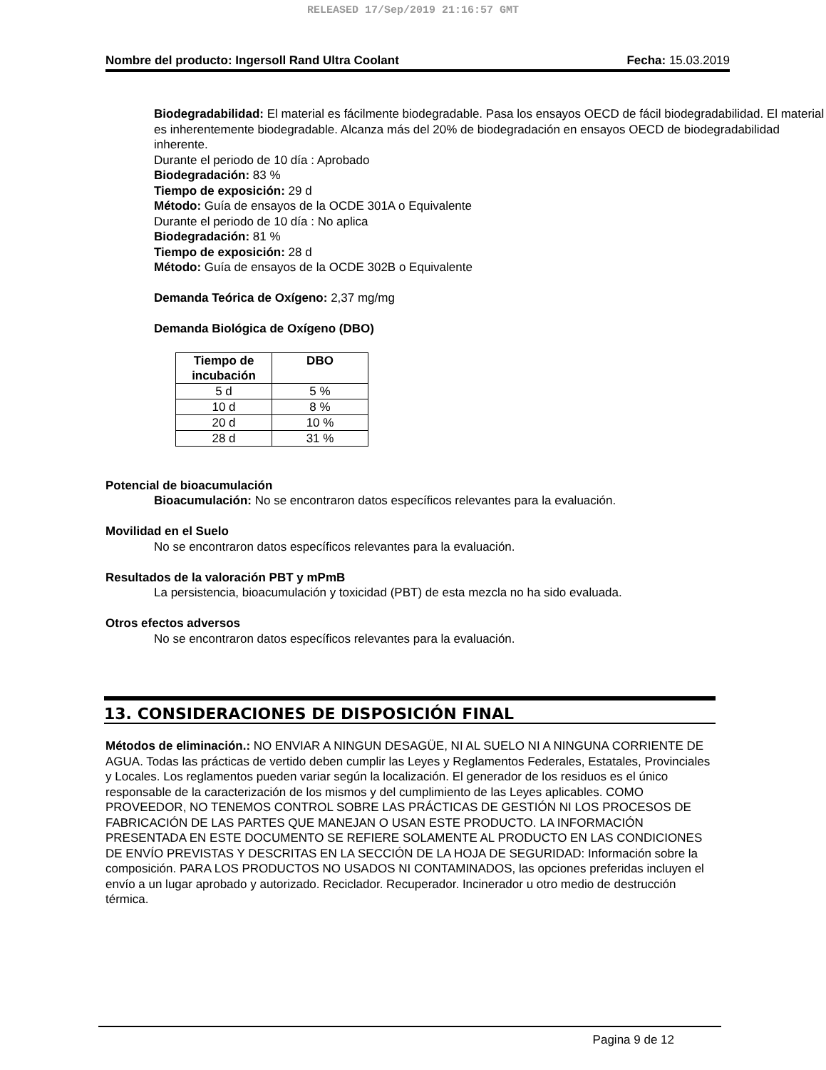RELEASED 17/Sep/2019 21:16:57 GMT
Nombre del producto: Ingersoll Rand Ultra Coolant Fecha: 15.03.2019
Biodegradabilidad: El material es fácilmente biodegradable. Pasa los ensayos OECD de fácil biodegradabilidad. El material es inherentemente biodegradable. Alcanza más del 20% de biodegradación en ensayos OECD de biodegradabilidad inherente.
Durante el periodo de 10 día : Aprobado
Biodegradación: 83 %
Tiempo de exposición: 29 d
Método: Guía de ensayos de la OCDE 301A o Equivalente
Durante el periodo de 10 día : No aplica
Biodegradación: 81 %
Tiempo de exposición: 28 d
Método: Guía de ensayos de la OCDE 302B o Equivalente
Demanda Teórica de Oxígeno: 2,37 mg/mg
Demanda Biológica de Oxígeno (DBO)
| Tiempo de incubación | DBO |
| --- | --- |
| 5 d | 5 % |
| 10 d | 8 % |
| 20 d | 10 % |
| 28 d | 31 % |
Potencial de bioacumulación
Bioacumulación: No se encontraron datos específicos relevantes para la evaluación.
Movilidad en el Suelo
No se encontraron datos específicos relevantes para la evaluación.
Resultados de la valoración PBT y mPmB
La persistencia, bioacumulación y toxicidad (PBT) de esta mezcla no ha sido evaluada.
Otros efectos adversos
No se encontraron datos específicos relevantes para la evaluación.
13. CONSIDERACIONES DE DISPOSICIÓN FINAL
Métodos de eliminación.: NO ENVIAR A NINGUN DESAGÜE, NI AL SUELO NI A NINGUNA CORRIENTE DE AGUA. Todas las prácticas de vertido deben cumplir las Leyes y Reglamentos Federales, Estatales, Provinciales y Locales. Los reglamentos pueden variar según la localización. El generador de los residuos es el único responsable de la caracterización de los mismos y del cumplimiento de las Leyes aplicables. COMO PROVEEDOR, NO TENEMOS CONTROL SOBRE LAS PRÁCTICAS DE GESTIÓN NI LOS PROCESOS DE FABRICACIÓN DE LAS PARTES QUE MANEJAN O USAN ESTE PRODUCTO. LA INFORMACIÓN PRESENTADA EN ESTE DOCUMENTO SE REFIERE SOLAMENTE AL PRODUCTO EN LAS CONDICIONES DE ENVÍO PREVISTAS Y DESCRITAS EN LA SECCIÓN DE LA HOJA DE SEGURIDAD: Información sobre la composición. PARA LOS PRODUCTOS NO USADOS NI CONTAMINADOS, las opciones preferidas incluyen el envío a un lugar aprobado y autorizado. Reciclador. Recuperador. Incinerador u otro medio de destrucción térmica.
Pagina 9 de 12